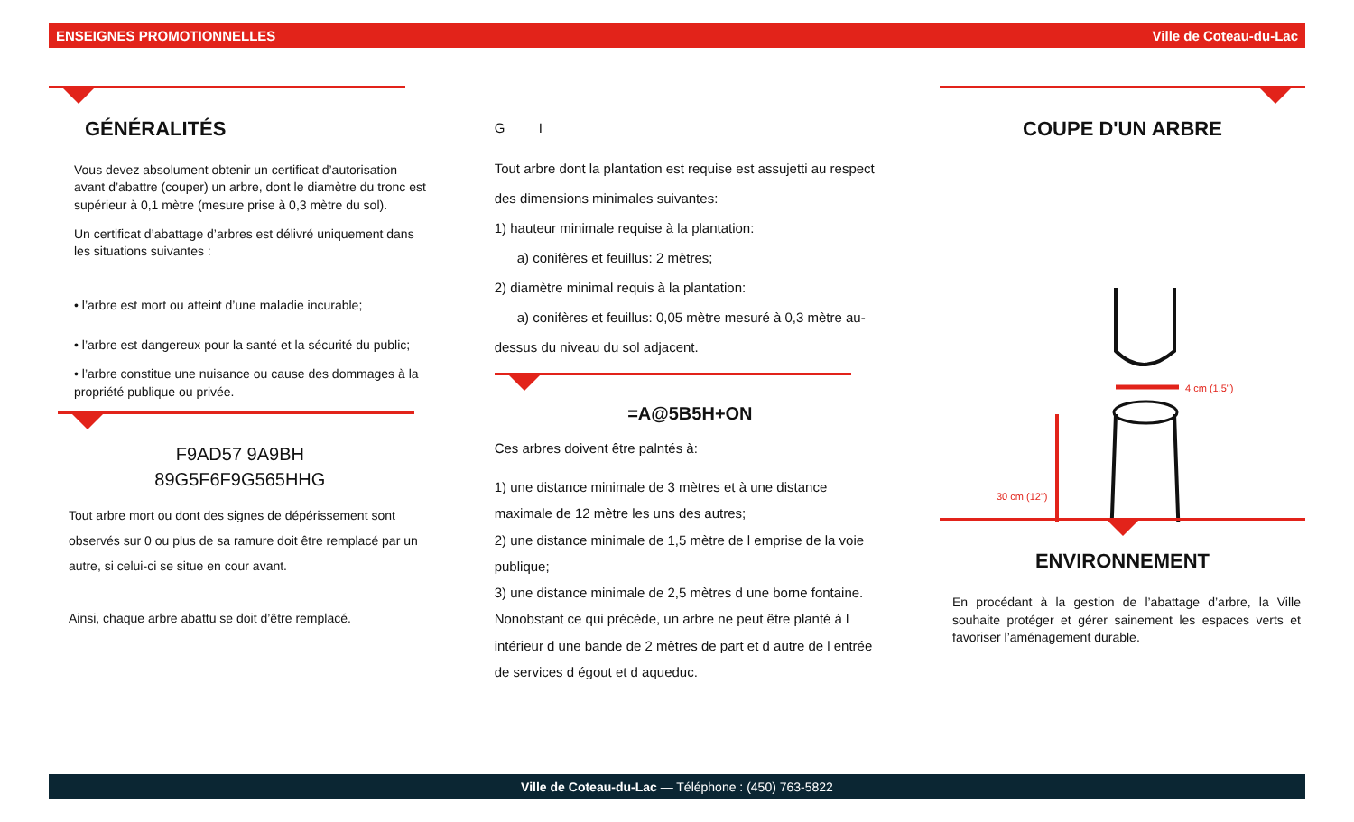ENSEIGNES PROMOTIONNELLES Ville de Coteau-du-Lac
GÉNÉRALITÉS
Vous devez absolument obtenir un certificat d’autorisation avant d’abattre (couper) un arbre, dont le diamètre du tronc est supérieur à 0,1 mètre (mesure prise à 0,3 mètre du sol).
Un certificat d’abattage d’arbres est délivré uniquement dans les situations suivantes :
• l’arbre est mort ou atteint d’une maladie incurable;
• l’arbre est dangereux pour la santé et la sécurité du public;
• l’arbre constitue une nuisance ou cause des dommages à la propriété publique ou privée.
F9AD57 9A9BH
89G5F6F9G565HHG
Tout arbre mort ou dont des signes de dépérissement sont observés sur 0 ou plus de sa ramure doit être remplacé par un autre, si celui-ci se situe en cour avant.
Ainsi, chaque arbre abattu se doit d’être remplacé.
G I
Tout arbre dont la plantation est requise est assujetti au respect des dimensions minimales suivantes:
1) hauteur minimale requise à la plantation:
a) conifères et feuillus: 2 mètres;
2) diamètre minimal requis à la plantation:
a) conifères et feuillus: 0,05 mètre mesuré à 0,3 mètre au-dessus du niveau du sol adjacent.
=A@5B5H+ON
Ces arbres doivent être palntés à:
1) une distance minimale de 3 mètres et à une distance maximale de 12 mètre les uns des autres;
2) une distance minimale de 1,5 mètre de l emprise de la voie publique;
3) une distance minimale de 2,5 mètres d une borne fontaine.
Nonobstant ce qui précède, un arbre ne peut être planté à l intérieur d une bande de 2 mètres de part et d autre de l entrée de services d égout et d aqueduc.
COUPE D'UN ARBRE
4 cm (1,5")
30 cm (12")
ENVIRONNEMENT
En procédant à la gestion de l’abattage d’arbre, la Ville souhaite protéger et gérer sainement les espaces verts et favoriser l’aménagement durable.
Ville de Coteau-du-Lac — Téléphone : (450) 763-5822